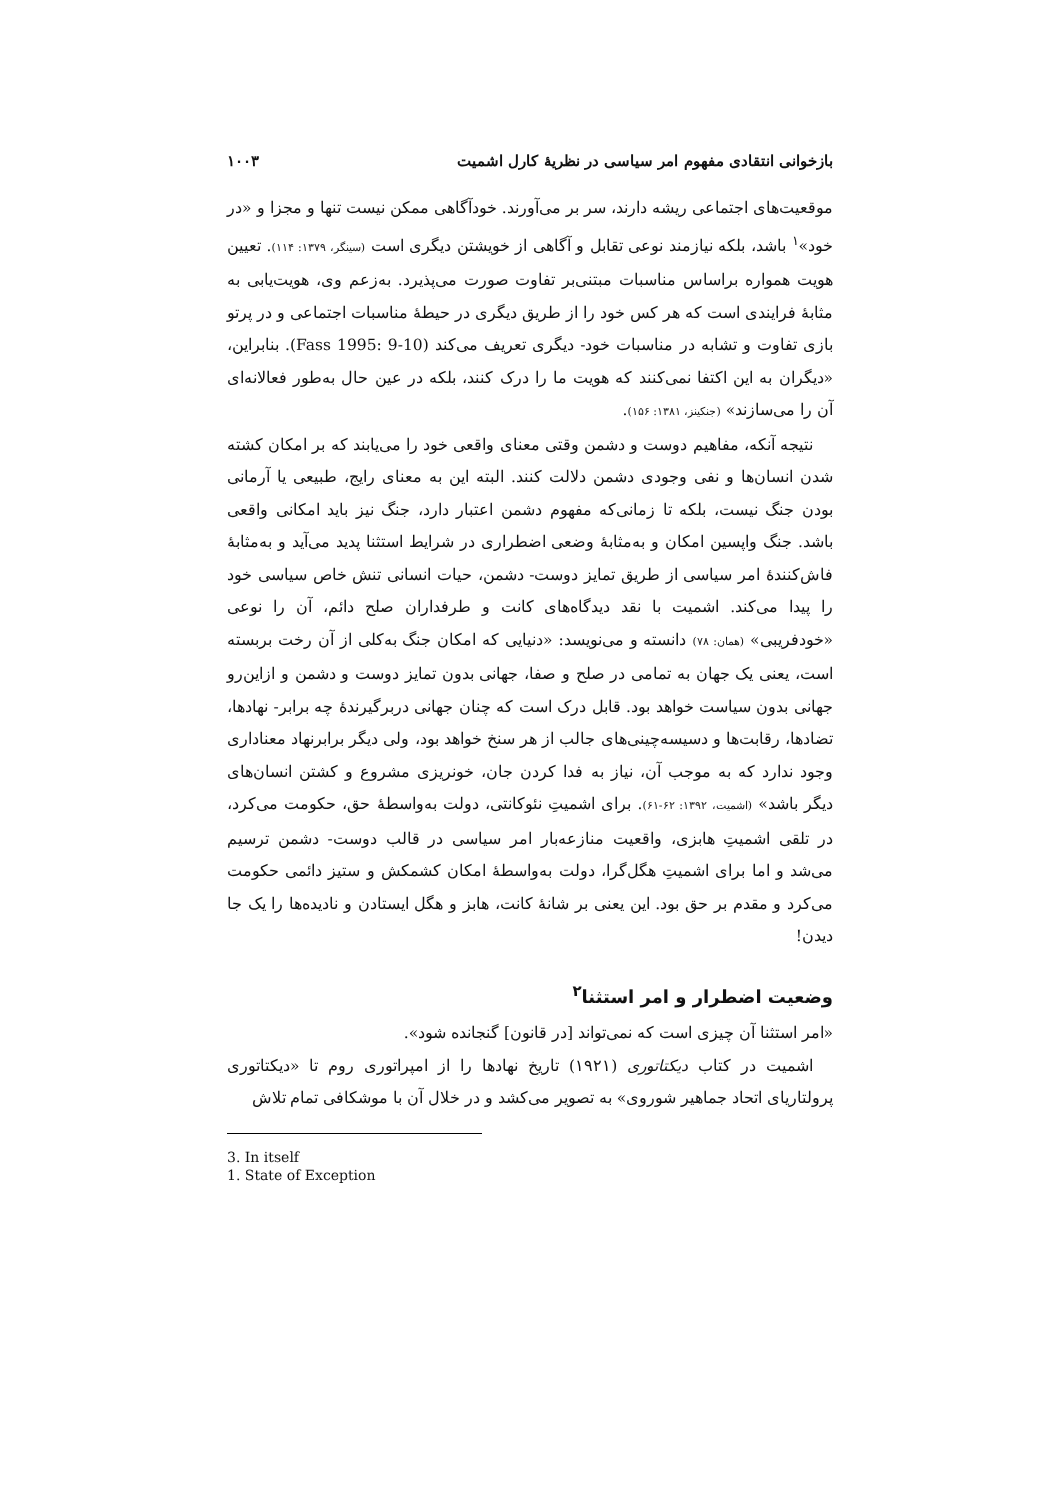بازخوانی انتقادی مفهوم امر سیاسی در نظریهٔ کارل اشمیت ۱۰۰۳
موقعیت‌های اجتماعی ریشه دارند، سر بر می‌آورند. خودآگاهی ممکن نیست تنها و مجزا و «در خود»<sup>۱</sup> باشد، بلکه نیازمند نوعی تقابل و آگاهی از خویشتن دیگری است (سینگر، ۱۳۷۹: ۱۱۴). تعیین هویت همواره براساس مناسبات مبتنی‌بر تفاوت صورت می‌پذیرد. به‌زعم وی، هویت‌یابی به مثابهٔ فرایندی است که هر کس خود را از طریق دیگری در حیطهٔ مناسبات اجتماعی و در پرتو بازی تفاوت و تشابه در مناسبات خود- دیگری تعریف می‌کند (Fass 1995: 9-10). بنابراین، «دیگران به این اکتفا نمی‌کنند که هویت ما را درک کنند، بلکه در عین حال به‌طور فعالانه‌ای آن را می‌سازند» (جنکینز، ۱۳۸۱: ۱۵۶).
نتیجه آنکه، مفاهیم دوست و دشمن وقتی معنای واقعی خود را می‌یابند که بر امکان کشته شدن انسان‌ها و نفی وجودی دشمن دلالت کنند. البته این به معنای رایج، طبیعی یا آرمانی بودن جنگ نیست، بلکه تا زمانی‌که مفهوم دشمن اعتبار دارد، جنگ نیز باید امکانی واقعی باشد. جنگ واپسین امکان و به‌مثابهٔ وضعی اضطراری در شرایط استثنا پدید می‌آید و به‌مثابهٔ فاش‌کنندهٔ امر سیاسی از طریق تمایز دوست- دشمن، حیات انسانی تنش خاص سیاسی خود را پیدا می‌کند. اشمیت با نقد دیدگاه‌های کانت و طرفداران صلح دائم، آن را نوعی «خودفریبی» (همان: ۷۸) دانسته و می‌نویسد: «دنیایی که امکان جنگ به‌کلی از آن رخت بربسته است، یعنی یک جهان به تمامی در صلح و صفا، جهانی بدون تمایز دوست و دشمن و ازاین‌رو جهانی بدون سیاست خواهد بود. قابل درک است که چنان جهانی دربرگیرندهٔ چه برابر- نهادها، تضادها، رقابت‌ها و دسیسه‌چینی‌های جالب از هر سنخ خواهد بود، ولی دیگر برابرنهاد معناداری وجود ندارد که به موجب آن، نیاز به فدا کردن جان، خونریزی مشروع و کشتن انسان‌های دیگر باشد» (اشمیت، ۱۳۹۲: ۶۲-۶۱). برای اشمیتِ نئوکانتی، دولت به‌واسطهٔ حق، حکومت می‌کرد، در تلقی اشمیتِ هابزی، واقعیت منازعه‌بار امر سیاسی در قالب دوست- دشمن ترسیم می‌شد و اما برای اشمیتِ هگل‌گرا، دولت به‌واسطهٔ امکان کشمکش و ستیز دائمی حکومت می‌کرد و مقدم بر حق بود. این یعنی بر شانهٔ کانت، هابز و هگل ایستادن و نادیده‌ها را یک جا دیدن!
وضعیت اضطرار و امر استثنا<sup>۲</sup>
«امر استثنا آن چیزی است که نمی‌تواند [در قانون] گنجانده شود».
اشمیت در کتاب دیکتاتوری (۱۹۲۱) تاریخ نهادها را از امپراتوری روم تا «دیکتاتوری پرولتاریای اتحاد جماهیر شوروی» به تصویر می‌کشد و در خلال آن با موشکافی تمام تلاش
3. In itself
1. State of Exception